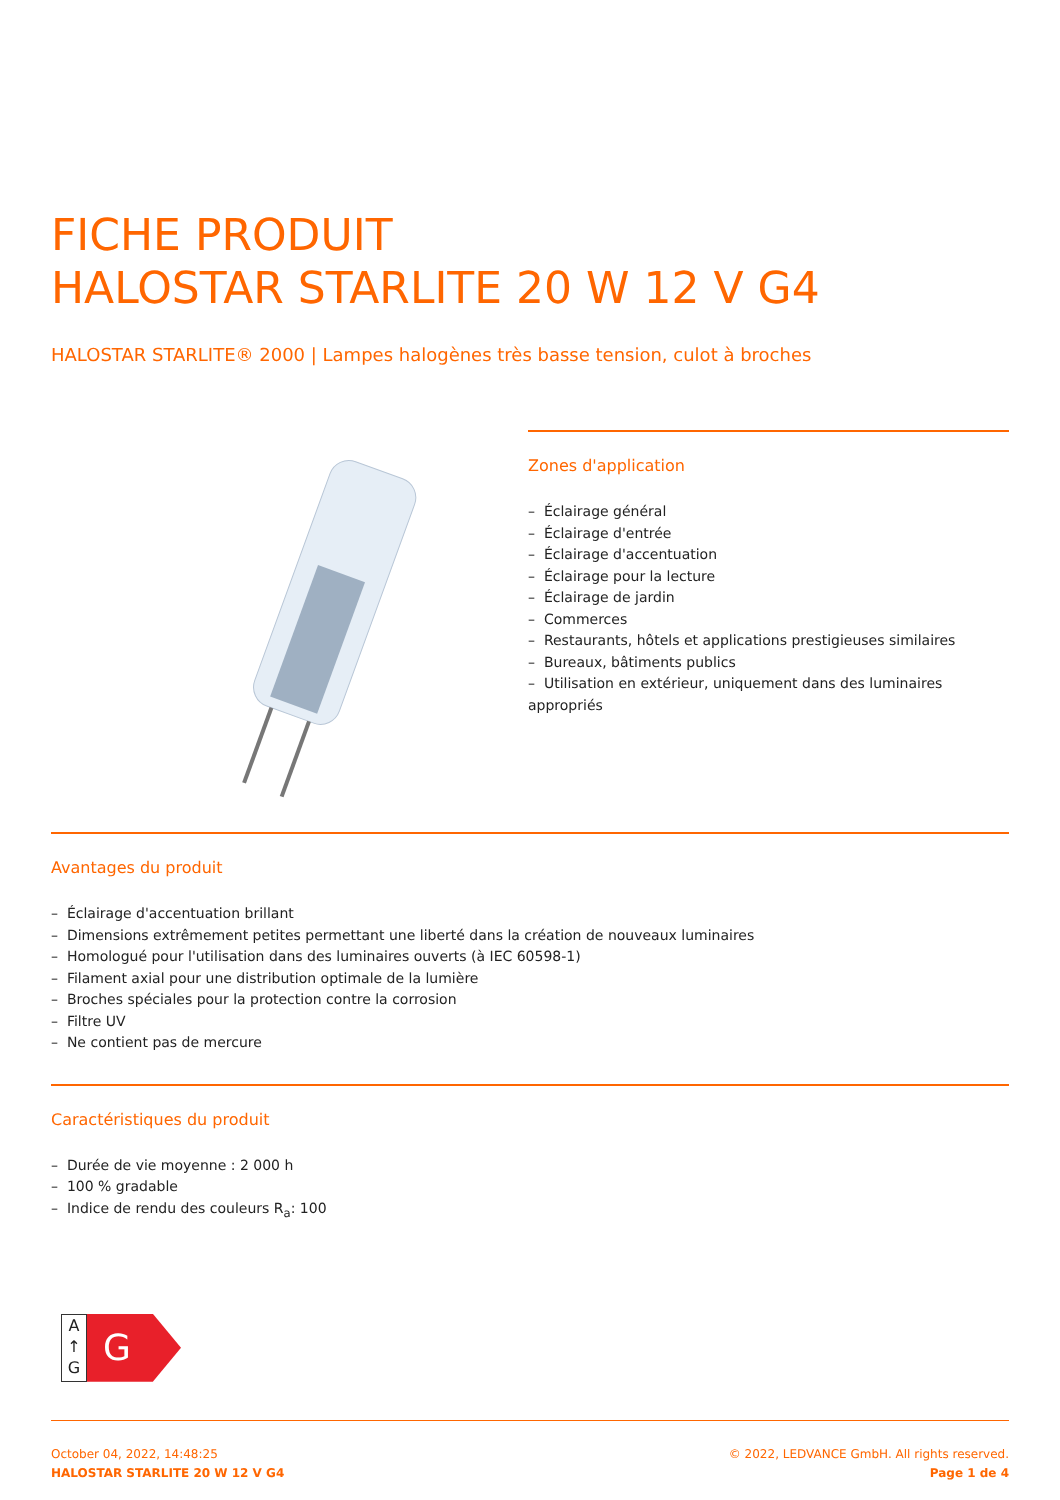FICHE PRODUIT
HALOSTAR STARLITE 20 W 12 V G4
HALOSTAR STARLITE® 2000 | Lampes halogènes très basse tension, culot à broches
Zones d'application
– Éclairage général
– Éclairage d'entrée
– Éclairage d'accentuation
– Éclairage pour la lecture
– Éclairage de jardin
– Commerces
– Restaurants, hôtels et applications prestigieuses similaires
– Bureaux, bâtiments publics
– Utilisation en extérieur, uniquement dans des luminaires appropriés
Avantages du produit
– Éclairage d'accentuation brillant
– Dimensions extrêmement petites permettant une liberté dans la création de nouveaux luminaires
– Homologué pour l'utilisation dans des luminaires ouverts (à IEC 60598-1)
– Filament axial pour une distribution optimale de la lumière
– Broches spéciales pour la protection contre la corrosion
– Filtre UV
– Ne contient pas de mercure
Caractéristiques du produit
– Durée de vie moyenne : 2 000 h
– 100 % gradable
– Indice de rendu des couleurs R<sub>a</sub>: 100
A
↑
G
G
October 04, 2022, 14:48:25
HALOSTAR STARLITE 20 W 12 V G4
© 2022, LEDVANCE GmbH. All rights reserved.
Page 1 de 4